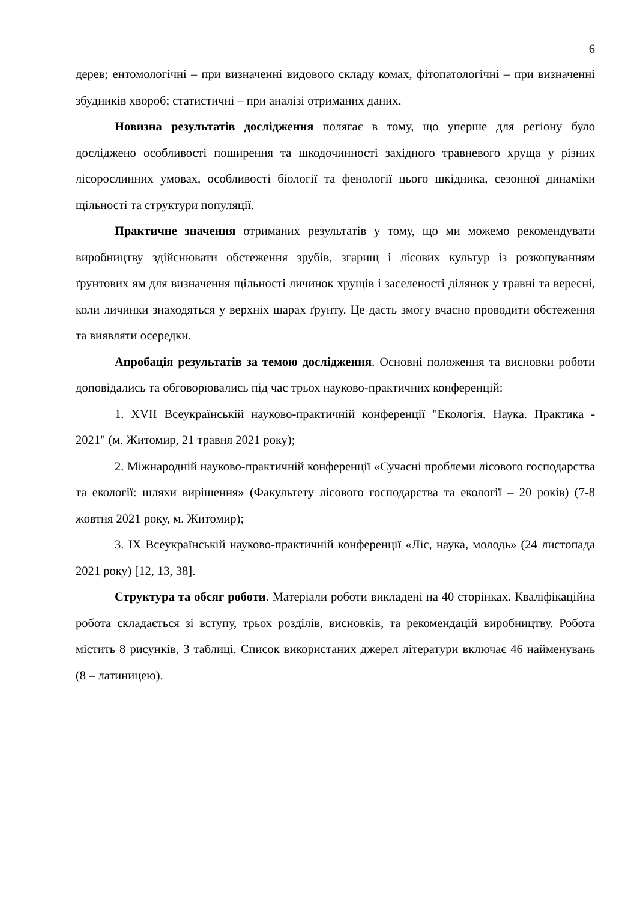6
дерев; ентомологічні – при визначенні видового складу комах, фітопатологічні – при визначенні збудників хвороб; статистичні – при аналізі отриманих даних.
Новизна результатів дослідження полягає в тому, що уперше для регіону було досліджено особливості поширення та шкодочинності західного травневого хруща у різних лісорослинних умовах, особливості біології та фенології цього шкідника, сезонної динаміки щільності та структури популяції.
Практичне значення отриманих результатів у тому, що ми можемо рекомендувати виробництву здійснювати обстеження зрубів, згарищ і лісових культур із розкопуванням ґрунтових ям для визначення щільності личинок хрущів і заселеності ділянок у травні та вересні, коли личинки знаходяться у верхніх шарах ґрунту. Це дасть змогу вчасно проводити обстеження та виявляти осередки.
Апробація результатів за темою дослідження. Основні положення та висновки роботи доповідались та обговорювались під час трьох науково-практичних конференцій:
1. XVII Всеукраїнській науково-практичній конференції "Екологія. Наука. Практика - 2021" (м. Житомир, 21 травня 2021 року);
2. Міжнародній науково-практичній конференції «Сучасні проблеми лісового господарства та екології: шляхи вирішення» (Факультету лісового господарства та екології – 20 років) (7-8 жовтня 2021 року, м. Житомир);
3. IX Всеукраїнській науково-практичній конференції «Ліс, наука, молодь» (24 листопада 2021 року) [12, 13, 38].
Структура та обсяг роботи. Матеріали роботи викладені на 40 сторінках. Кваліфікаційна робота складається зі вступу, трьох розділів, висновків, та рекомендацій виробництву. Робота містить 8 рисунків, 3 таблиці. Список використаних джерел літератури включає 46 найменувань (8 – латиницею).